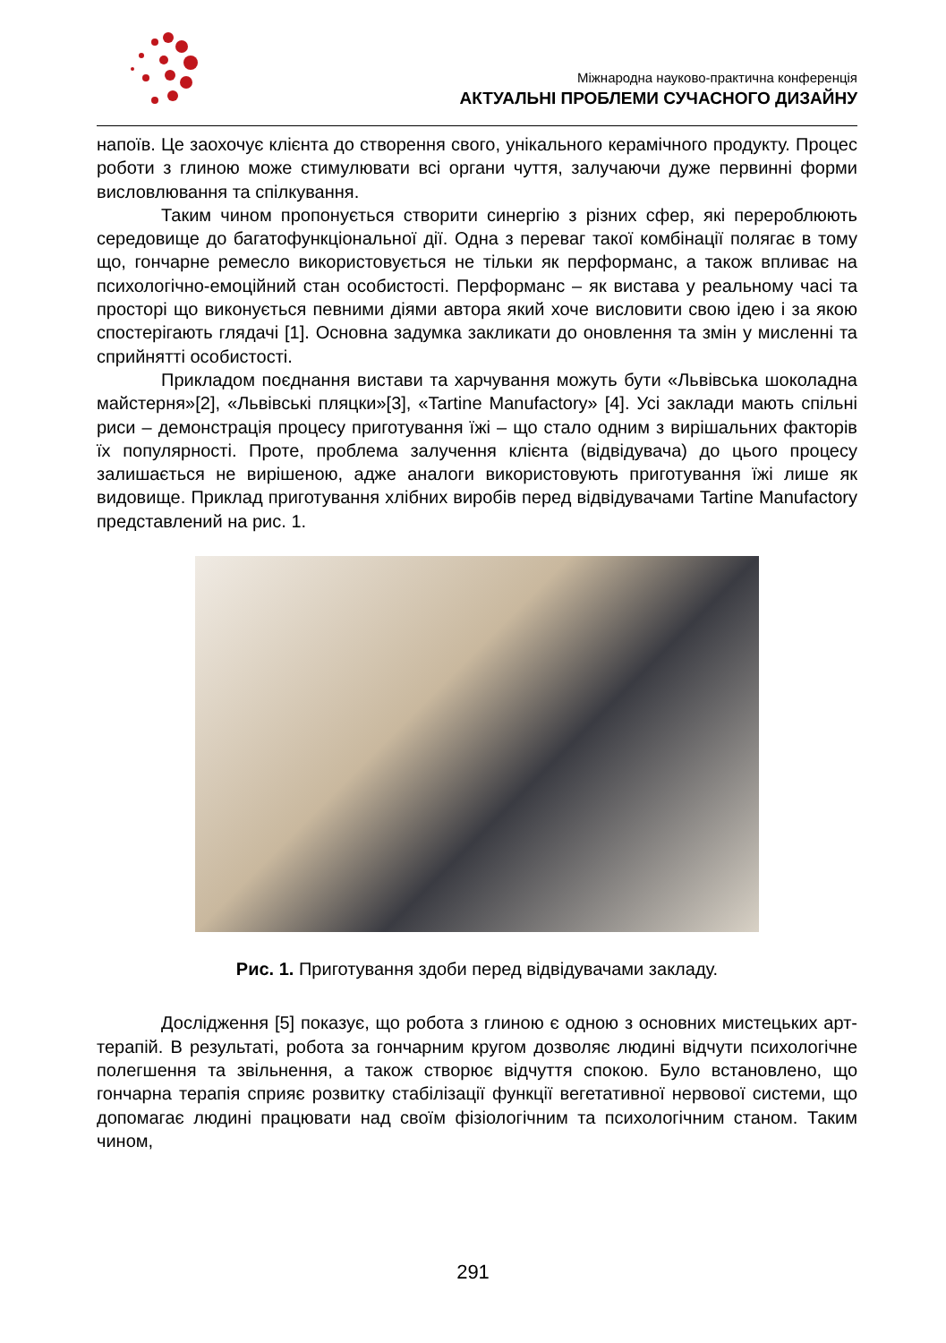Міжнародна науково-практична конференція
АКТУАЛЬНІ ПРОБЛЕМИ СУЧАСНОГО ДИЗАЙНУ
напоїв. Це заохочує клієнта до створення свого, унікального керамічного продукту. Процес роботи з глиною може стимулювати всі органи чуття, залучаючи дуже первинні форми висловлювання та спілкування.
Таким чином пропонується створити синергію з різних сфер, які перероблюють середовище до багатофункціональної дії. Одна з переваг такої комбінації полягає в тому що, гончарне ремесло використовується не тільки як перформанс, а також впливає на психологічно-емоційний стан особистості. Перформанс – як вистава у реальному часі та просторі що виконується певними діями автора який хоче висловити свою ідею і за якою спостерігають глядачі [1]. Основна задумка закликати до оновлення та змін у мисленні та сприйнятті особистості.
Прикладом поєднання вистави та харчування можуть бути «Львівська шоколадна майстерня»[2], «Львівські пляцки»[3], «Tartine Manufactory» [4]. Усі заклади мають спільні риси – демонстрація процесу приготування їжі – що стало одним з вирішальних факторів їх популярності. Проте, проблема залучення клієнта (відвідувача) до цього процесу залишається не вирішеною, адже аналоги використовують приготування їжі лише як видовище. Приклад приготування хлібних виробів перед відвідувачами Tartine Manufactory представлений на рис. 1.
Рис. 1. Приготування здоби перед відвідувачами закладу.
Дослідження [5] показує, що робота з глиною є одною з основних мистецьких арт-терапій. В результаті, робота за гончарним кругом дозволяє людині відчути психологічне полегшення та звільнення, а також створює відчуття спокою. Було встановлено, що гончарна терапія сприяє розвитку стабілізації функції вегетативної нервової системи, що допомагає людині працювати над своїм фізіологічним та психологічним станом. Таким чином,
291